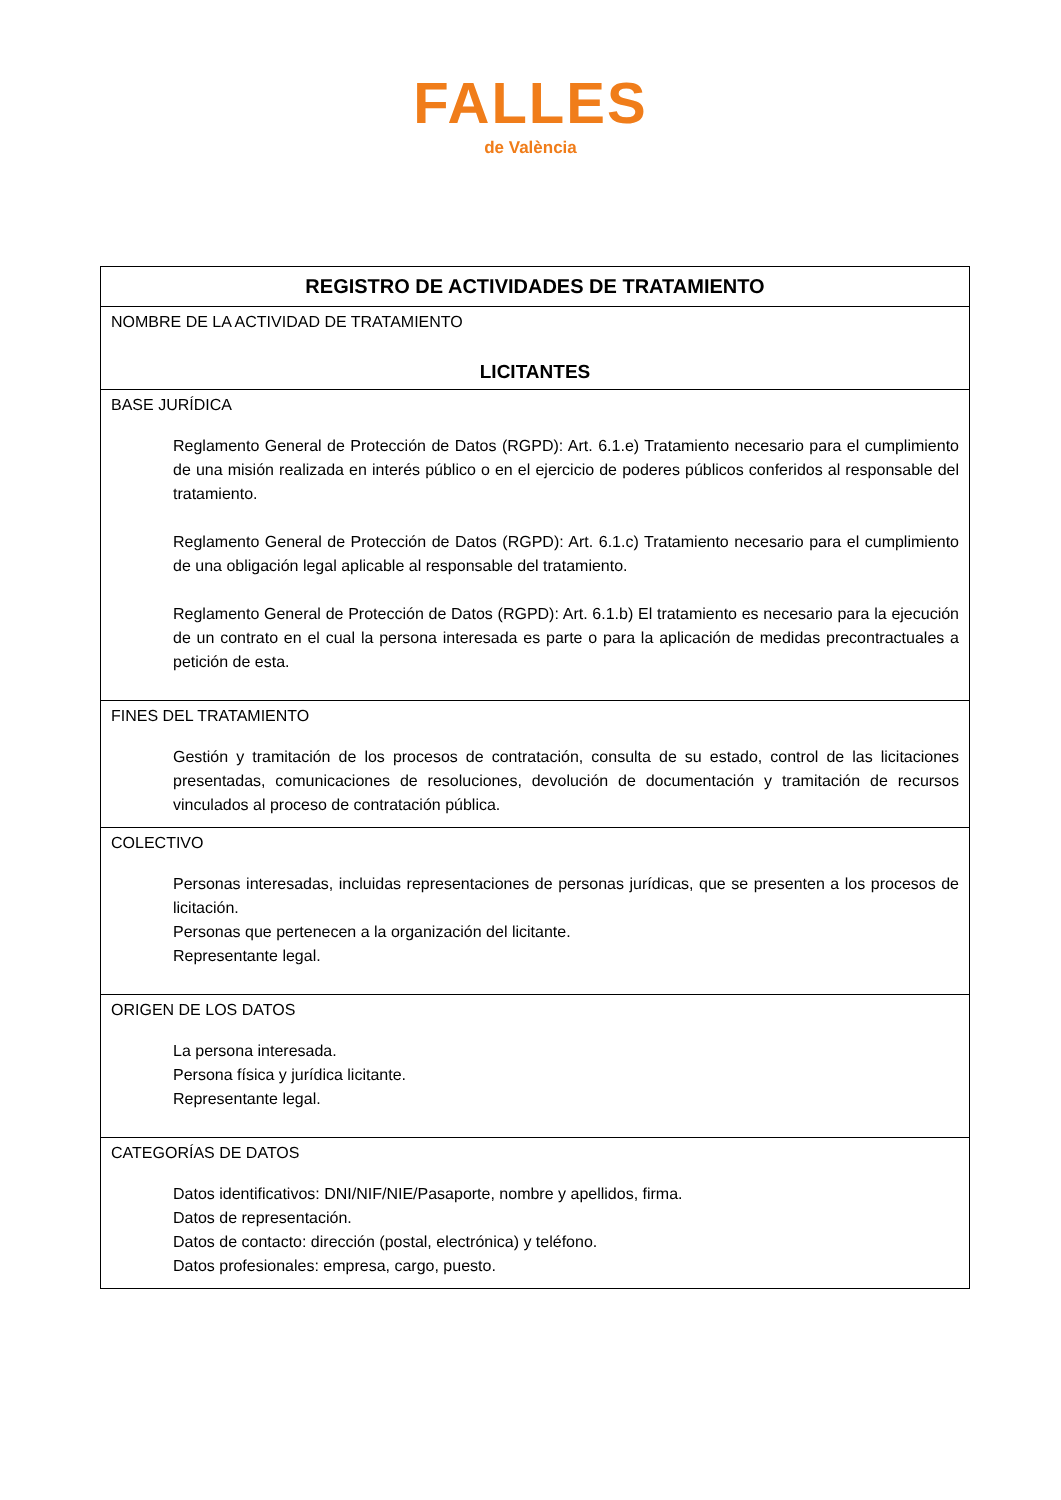FALLES
de València
| REGISTRO DE ACTIVIDADES DE TRATAMIENTO |
| --- |
| NOMBRE DE LA ACTIVIDAD DE TRATAMIENTO LICITANTES |
| BASE JURÍDICA Reglamento General de Protección de Datos (RGPD): Art. 6.1.e) Tratamiento necesario para el cumplimiento de una misión realizada en interés público o en el ejercicio de poderes públicos conferidos al responsable del tratamiento. Reglamento General de Protección de Datos (RGPD): Art. 6.1.c) Tratamiento necesario para el cumplimiento de una obligación legal aplicable al responsable del tratamiento. Reglamento General de Protección de Datos (RGPD): Art. 6.1.b) El tratamiento es necesario para la ejecución de un contrato en el cual la persona interesada es parte o para la aplicación de medidas precontractuales a petición de esta. |
| FINES DEL TRATAMIENTO Gestión y tramitación de los procesos de contratación, consulta de su estado, control de las licitaciones presentadas, comunicaciones de resoluciones, devolución de documentación y tramitación de recursos vinculados al proceso de contratación pública. |
| COLECTIVO Personas interesadas, incluidas representaciones de personas jurídicas, que se presenten a los procesos de licitación. Personas que pertenecen a la organización del licitante. Representante legal. |
| ORIGEN DE LOS DATOS La persona interesada. Persona física y jurídica licitante. Representante legal. |
| CATEGORÍAS DE DATOS Datos identificativos: DNI/NIF/NIE/Pasaporte, nombre y apellidos, firma. Datos de representación. Datos de contacto: dirección (postal, electrónica) y teléfono. Datos profesionales: empresa, cargo, puesto. |